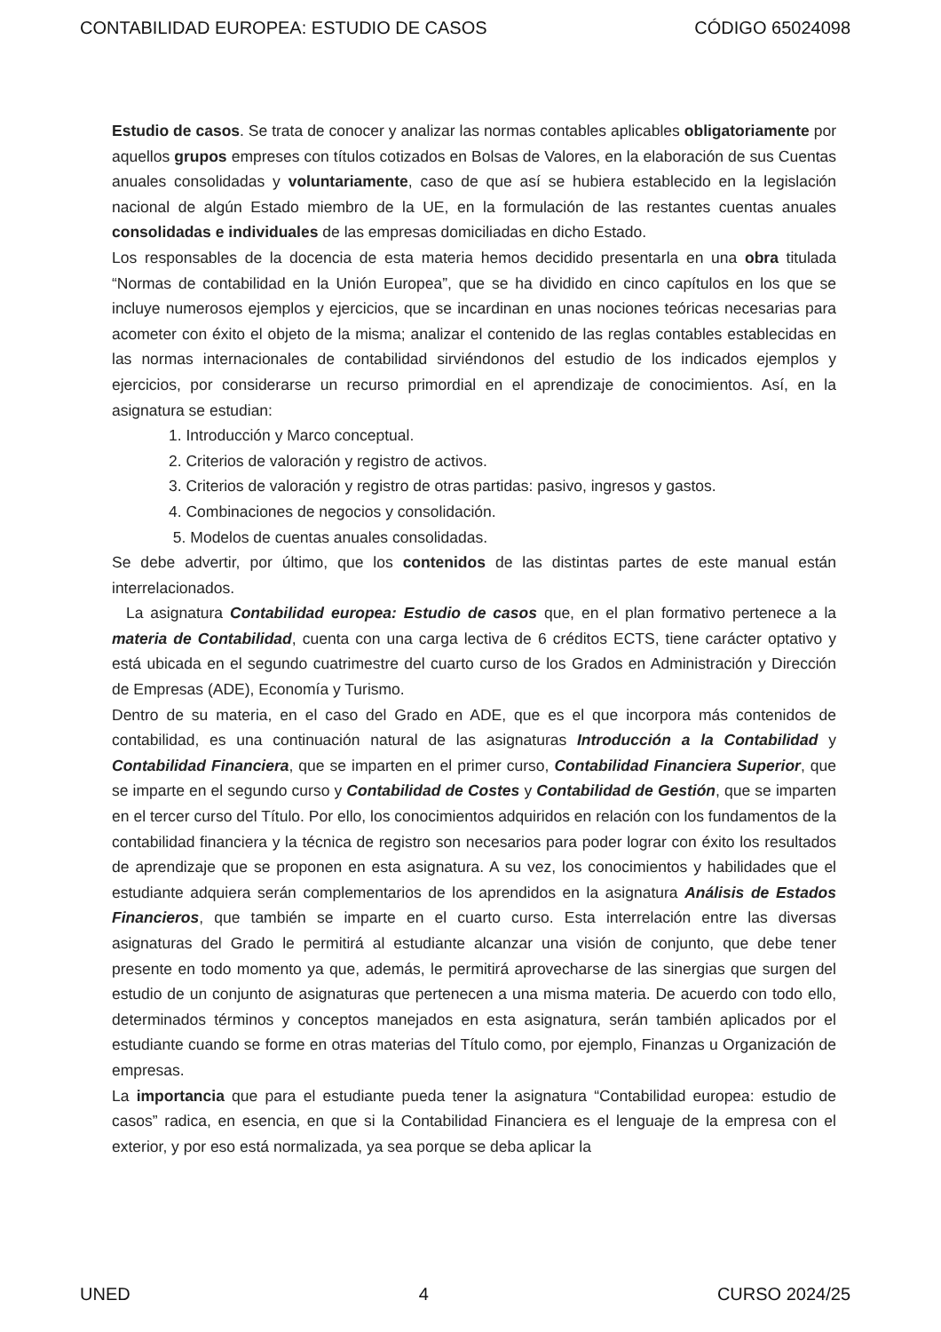CONTABILIDAD EUROPEA: ESTUDIO DE CASOS CÓDIGO 65024098
Estudio de casos. Se trata de conocer y analizar las normas contables aplicables obligatoriamente por aquellos grupos empreses con títulos cotizados en Bolsas de Valores, en la elaboración de sus Cuentas anuales consolidadas y voluntariamente, caso de que así se hubiera establecido en la legislación nacional de algún Estado miembro de la UE, en la formulación de las restantes cuentas anuales consolidadas e individuales de las empresas domiciliadas en dicho Estado.
Los responsables de la docencia de esta materia hemos decidido presentarla en una obra titulada “Normas de contabilidad en la Unión Europea”, que se ha dividido en cinco capítulos en los que se incluye numerosos ejemplos y ejercicios, que se incardinan en unas nociones teóricas necesarias para acometer con éxito el objeto de la misma; analizar el contenido de las reglas contables establecidas en las normas internacionales de contabilidad sirviéndonos del estudio de los indicados ejemplos y ejercicios, por considerarse un recurso primordial en el aprendizaje de conocimientos. Así, en la asignatura se estudian:
1. Introducción y Marco conceptual.
2. Criterios de valoración y registro de activos.
3. Criterios de valoración y registro de otras partidas: pasivo, ingresos y gastos.
4. Combinaciones de negocios y consolidación.
5. Modelos de cuentas anuales consolidadas.
Se debe advertir, por último, que los contenidos de las distintas partes de este manual están interrelacionados.
La asignatura Contabilidad europea: Estudio de casos que, en el plan formativo pertenece a la materia de Contabilidad, cuenta con una carga lectiva de 6 créditos ECTS, tiene carácter optativo y está ubicada en el segundo cuatrimestre del cuarto curso de los Grados en Administración y Dirección de Empresas (ADE), Economía y Turismo.
Dentro de su materia, en el caso del Grado en ADE, que es el que incorpora más contenidos de contabilidad, es una continuación natural de las asignaturas Introducción a la Contabilidad y Contabilidad Financiera, que se imparten en el primer curso, Contabilidad Financiera Superior, que se imparte en el segundo curso y Contabilidad de Costes y Contabilidad de Gestión, que se imparten en el tercer curso del Título. Por ello, los conocimientos adquiridos en relación con los fundamentos de la contabilidad financiera y la técnica de registro son necesarios para poder lograr con éxito los resultados de aprendizaje que se proponen en esta asignatura. A su vez, los conocimientos y habilidades que el estudiante adquiera serán complementarios de los aprendidos en la asignatura Análisis de Estados Financieros, que también se imparte en el cuarto curso. Esta interrelación entre las diversas asignaturas del Grado le permitirá al estudiante alcanzar una visión de conjunto, que debe tener presente en todo momento ya que, además, le permitirá aprovecharse de las sinergias que surgen del estudio de un conjunto de asignaturas que pertenecen a una misma materia. De acuerdo con todo ello, determinados términos y conceptos manejados en esta asignatura, serán también aplicados por el estudiante cuando se forme en otras materias del Título como, por ejemplo, Finanzas u Organización de empresas.
La importancia que para el estudiante pueda tener la asignatura “Contabilidad europea: estudio de casos” radica, en esencia, en que si la Contabilidad Financiera es el lenguaje de la empresa con el exterior, y por eso está normalizada, ya sea porque se deba aplicar la
UNED 4 CURSO 2024/25